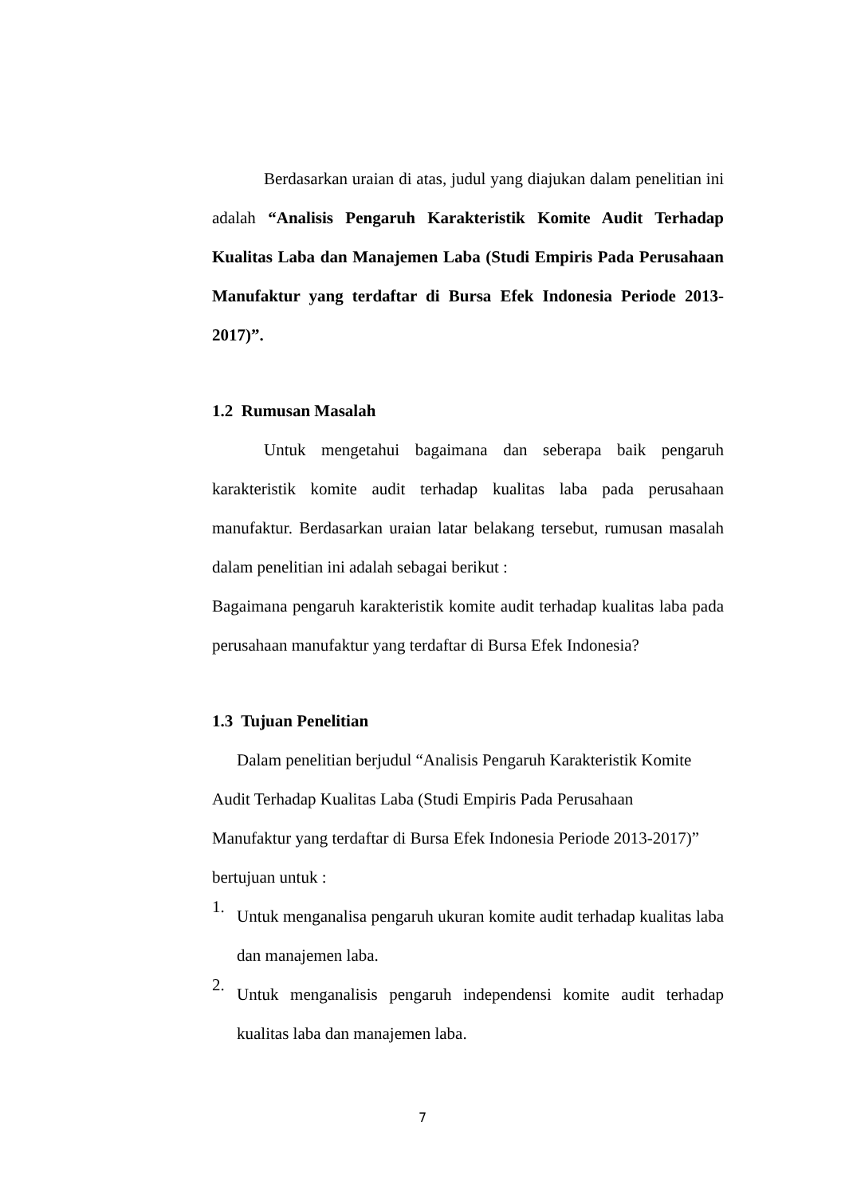Berdasarkan uraian di atas, judul yang diajukan dalam penelitian ini adalah “Analisis Pengaruh Karakteristik Komite Audit Terhadap Kualitas Laba dan Manajemen Laba (Studi Empiris Pada Perusahaan Manufaktur yang terdaftar di Bursa Efek Indonesia Periode 2013-2017)”.
1.2 Rumusan Masalah
Untuk mengetahui bagaimana dan seberapa baik pengaruh karakteristik komite audit terhadap kualitas laba pada perusahaan manufaktur. Berdasarkan uraian latar belakang tersebut, rumusan masalah dalam penelitian ini adalah sebagai berikut :
Bagaimana pengaruh karakteristik komite audit terhadap kualitas laba pada perusahaan manufaktur yang terdaftar di Bursa Efek Indonesia?
1.3 Tujuan Penelitian
Dalam penelitian berjudul “Analisis Pengaruh Karakteristik Komite Audit Terhadap Kualitas Laba (Studi Empiris Pada Perusahaan Manufaktur yang terdaftar di Bursa Efek Indonesia Periode 2013-2017)” bertujuan untuk :
1.
Untuk menganalisa pengaruh ukuran komite audit terhadap kualitas laba dan manajemen laba.
2.
Untuk menganalisis pengaruh independensi komite audit terhadap kualitas laba dan manajemen laba.
7